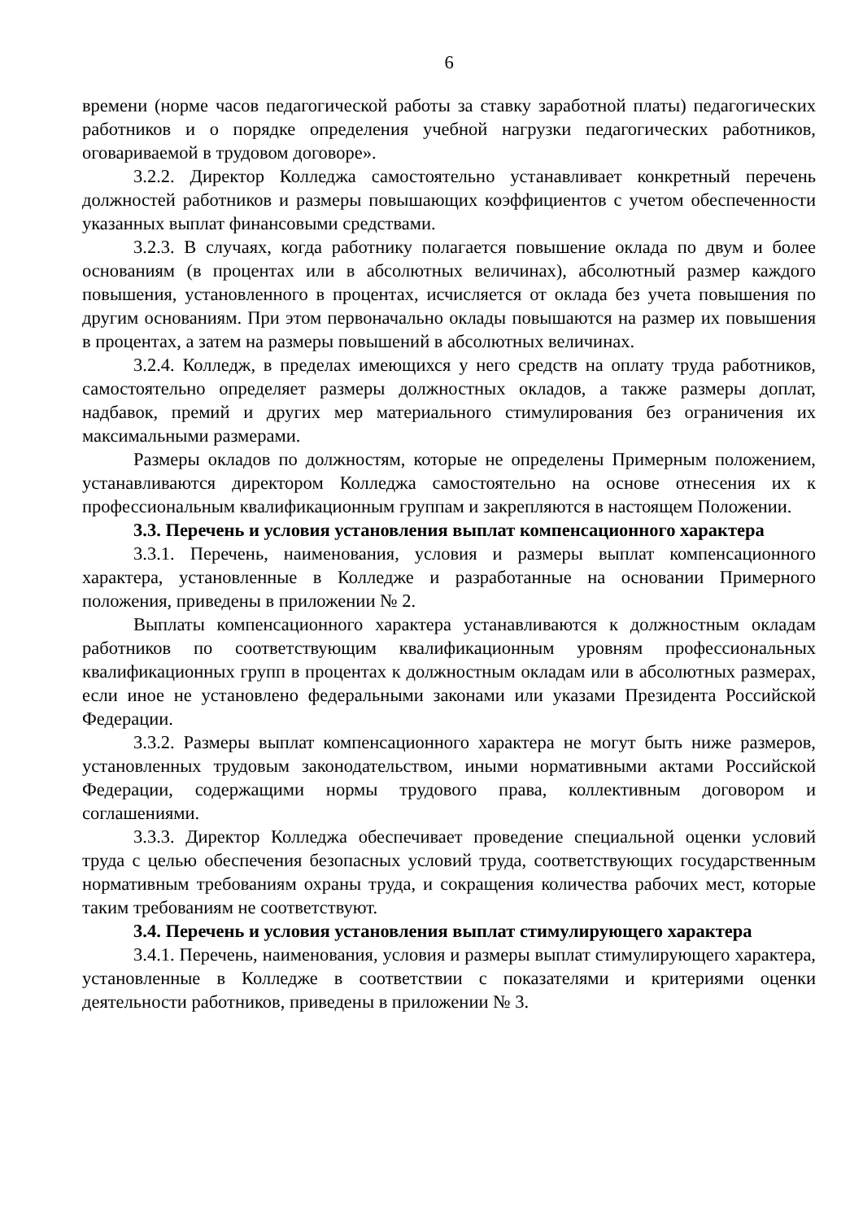6
времени (норме часов педагогической работы за ставку заработной платы) педагогических работников и о порядке определения учебной нагрузки педагогических работников, оговариваемой в трудовом договоре».
3.2.2. Директор Колледжа самостоятельно устанавливает конкретный перечень должностей работников и размеры повышающих коэффициентов с учетом обеспеченности указанных выплат финансовыми средствами.
3.2.3. В случаях, когда работнику полагается повышение оклада по двум и более основаниям (в процентах или в абсолютных величинах), абсолютный размер каждого повышения, установленного в процентах, исчисляется от оклада без учета повышения по другим основаниям. При этом первоначально оклады повышаются на размер их повышения в процентах, а затем на размеры повышений в абсолютных величинах.
3.2.4. Колледж, в пределах имеющихся у него средств на оплату труда работников, самостоятельно определяет размеры должностных окладов, а также размеры доплат, надбавок, премий и других мер материального стимулирования без ограничения их максимальными размерами.
Размеры окладов по должностям, которые не определены Примерным положением, устанавливаются директором Колледжа самостоятельно на основе отнесения их к профессиональным квалификационным группам и закрепляются в настоящем Положении.
3.3. Перечень и условия установления выплат компенсационного характера
3.3.1. Перечень, наименования, условия и размеры выплат компенсационного характера, установленные в Колледже и разработанные на основании Примерного положения, приведены в приложении № 2.
Выплаты компенсационного характера устанавливаются к должностным окладам работников по соответствующим квалификационным уровням профессиональных квалификационных групп в процентах к должностным окладам или в абсолютных размерах, если иное не установлено федеральными законами или указами Президента Российской Федерации.
3.3.2. Размеры выплат компенсационного характера не могут быть ниже размеров, установленных трудовым законодательством, иными нормативными актами Российской Федерации, содержащими нормы трудового права, коллективным договором и соглашениями.
3.3.3. Директор Колледжа обеспечивает проведение специальной оценки условий труда с целью обеспечения безопасных условий труда, соответствующих государственным нормативным требованиям охраны труда, и сокращения количества рабочих мест, которые таким требованиям не соответствуют.
3.4. Перечень и условия установления выплат стимулирующего характера
3.4.1. Перечень, наименования, условия и размеры выплат стимулирующего характера, установленные в Колледже в соответствии с показателями и критериями оценки деятельности работников, приведены в приложении № 3.